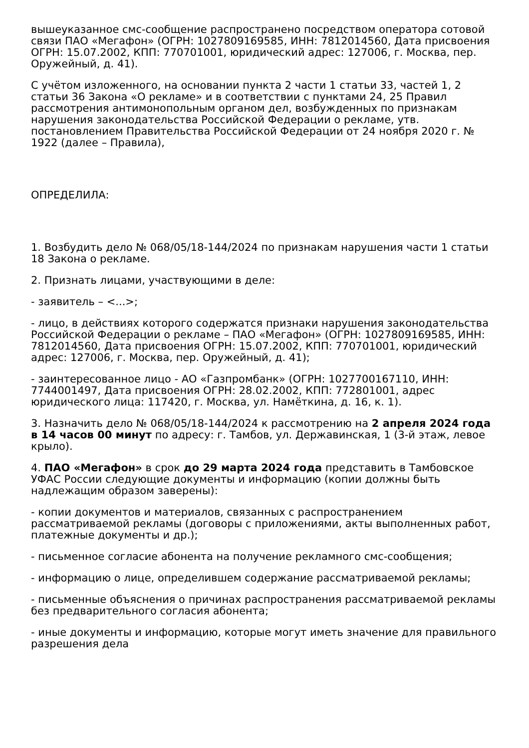вышеуказанное смс-сообщение распространено посредством оператора сотовой связи ПАО «Мегафон» (ОГРН: 1027809169585, ИНН: 7812014560, Дата присвоения ОГРН: 15.07.2002, КПП: 770701001, юридический адрес: 127006, г. Москва, пер. Оружейный, д. 41).
С учётом изложенного, на основании пункта 2 части 1 статьи 33, частей 1, 2 статьи 36 Закона «О рекламе» и в соответствии с пунктами 24, 25 Правил рассмотрения антимонопольным органом дел, возбужденных по признакам нарушения законодательства Российской Федерации о рекламе, утв. постановлением Правительства Российской Федерации от 24 ноября 2020 г. № 1922 (далее – Правила),
ОПРЕДЕЛИЛА:
1. Возбудить дело № 068/05/18-144/2024 по признакам нарушения части 1 статьи 18 Закона о рекламе.
2. Признать лицами, участвующими в деле:
- заявитель – <...>;
- лицо, в действиях которого содержатся признаки нарушения законодательства Российской Федерации о рекламе – ПАО «Мегафон» (ОГРН: 1027809169585, ИНН: 7812014560, Дата присвоения ОГРН: 15.07.2002, КПП: 770701001, юридический адрес: 127006, г. Москва, пер. Оружейный, д. 41);
- заинтересованное лицо - АО «Газпромбанк» (ОГРН: 1027700167110, ИНН: 7744001497, Дата присвоения ОГРН: 28.02.2002, КПП: 772801001, адрес юридического лица: 117420, г. Москва, ул. Намёткина, д. 16, к. 1).
3. Назначить дело № 068/05/18-144/2024 к рассмотрению на 2 апреля 2024 года в 14 часов 00 минут по адресу: г. Тамбов, ул. Державинская, 1 (3-й этаж, левое крыло).
4. ПАО «Мегафон» в срок до 29 марта 2024 года представить в Тамбовское УФАС России следующие документы и информацию (копии должны быть надлежащим образом заверены):
- копии документов и материалов, связанных с распространением рассматриваемой рекламы (договоры с приложениями, акты выполненных работ, платежные документы и др.);
- письменное согласие абонента на получение рекламного смс-сообщения;
- информацию о лице, определившем содержание рассматриваемой рекламы;
- письменные объяснения о причинах распространения рассматриваемой рекламы без предварительного согласия абонента;
- иные документы и информацию, которые могут иметь значение для правильного разрешения дела